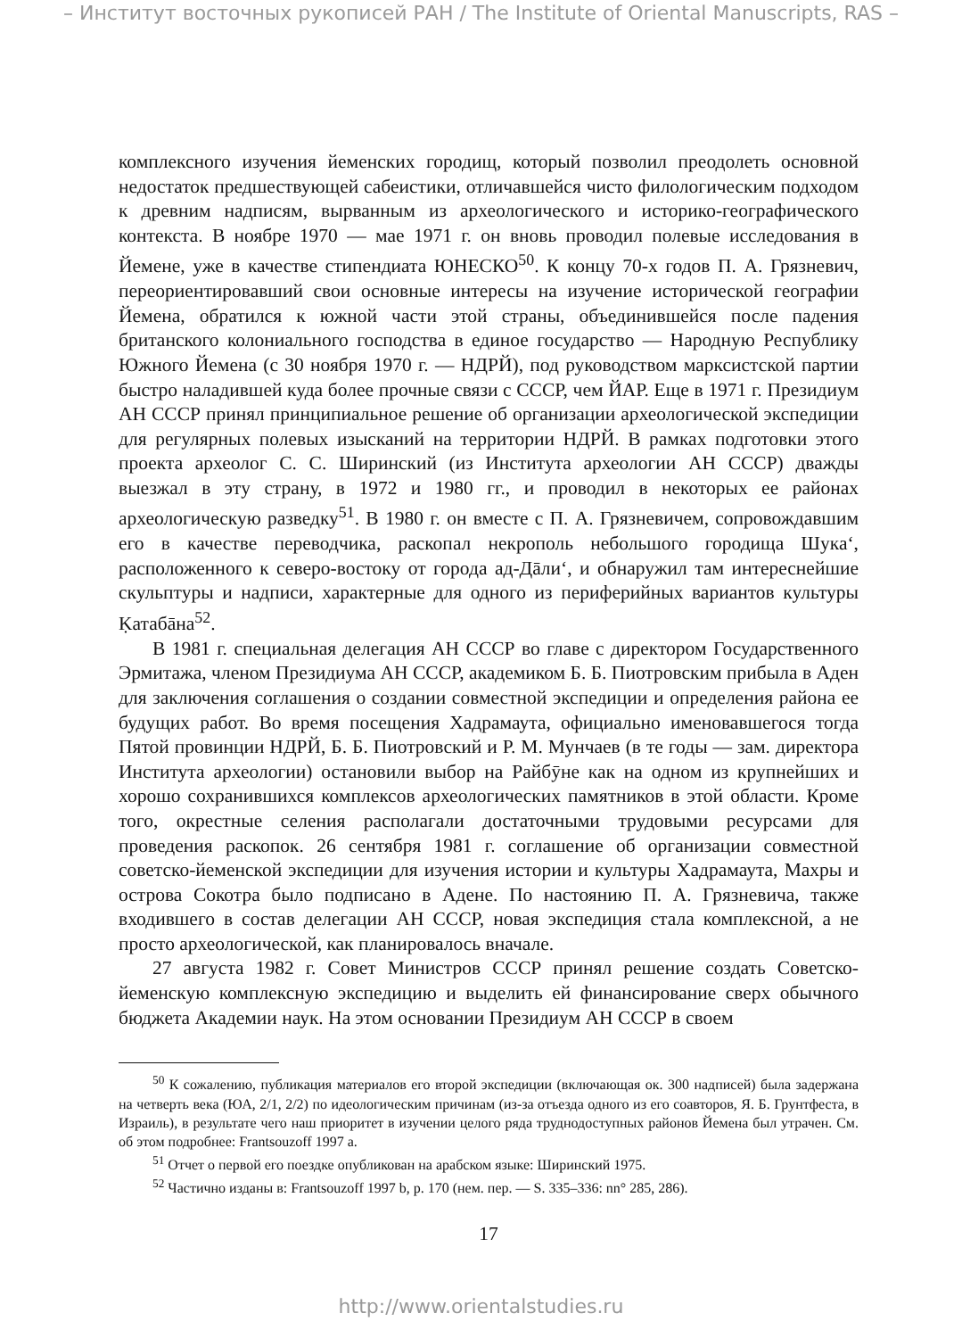– Институт восточных рукописей РАН / The Institute of Oriental Manuscripts, RAS –
комплексного изучения йеменских городищ, который позволил преодолеть основной недостаток предшествующей сабеистики, отличавшейся чисто филологическим подходом к древним надписям, вырванным из археологического и историко-географического контекста. В ноябре 1970 — мае 1971 г. он вновь проводил полевые исследования в Йемене, уже в качестве стипендиата ЮНЕСКО<sup>50</sup>. К концу 70-х годов П. А. Грязневич, переориентировавший свои основные интересы на изучение исторической географии Йемена, обратился к южной части этой страны, объединившейся после падения британского колониального господства в единое государство — Народную Республику Южного Йемена (с 30 ноября 1970 г. — НДРЙ), под руководством марксистской партии быстро наладившей куда более прочные связи с СССР, чем ЙАР. Еще в 1971 г. Президиум АН СССР принял принципиальное решение об организации археологической экспедиции для регулярных полевых изысканий на территории НДРЙ. В рамках подготовки этого проекта археолог С. С. Ширинский (из Института археологии АН СССР) дважды выезжал в эту страну, в 1972 и 1980 гг., и проводил в некоторых ее районах археологическую разведку<sup>51</sup>. В 1980 г. он вместе с П. А. Грязневичем, сопровождавшим его в качестве переводчика, раскопал некрополь небольшого городища Шука‘, расположенного к северо-востоку от города ад-Дāли‘, и обнаружил там интереснейшие скульптуры и надписи, характерные для одного из периферийных вариантов культуры Ḳатабāна<sup>52</sup>.
В 1981 г. специальная делегация АН СССР во главе с директором Государственного Эрмитажа, членом Президиума АН СССР, академиком Б. Б. Пиотровским прибыла в Аден для заключения соглашения о создании совместной экспедиции и определения района ее будущих работ. Во время посещения Хадрамаута, официально именовавшегося тогда Пятой провинции НДРЙ, Б. Б. Пиотровский и Р. М. Мунчаев (в те годы — зам. директора Института археологии) остановили выбор на Райбӯне как на одном из крупнейших и хорошо сохранившихся комплексов археологических памятников в этой области. Кроме того, окрестные селения располагали достаточными трудовыми ресурсами для проведения раскопок. 26 сентября 1981 г. соглашение об организации совместной советско-йеменской экспедиции для изучения истории и культуры Хадрамаута, Махры и острова Сокотра было подписано в Адене. По настоянию П. А. Грязневича, также входившего в состав делегации АН СССР, новая экспедиция стала комплексной, а не просто археологической, как планировалось вначале.
27 августа 1982 г. Совет Министров СССР принял решение создать Советско-йеменскую комплексную экспедицию и выделить ей финансирование сверх обычного бюджета Академии наук. На этом основании Президиум АН СССР в своем
<sup>50</sup> К сожалению, публикация материалов его второй экспедиции (включающая ок. 300 надписей) была задержана на четверть века (ЮА, 2/1, 2/2) по идеологическим причинам (из-за отъезда одного из его соавторов, Я. Б. Грунтфеста, в Израиль), в результате чего наш приоритет в изучении целого ряда труднодоступных районов Йемена был утрачен. См. об этом подробнее: Frantsouzoff 1997 a.
<sup>51</sup> Отчет о первой его поездке опубликован на арабском языке: Ширинский 1975.
<sup>52</sup> Частично изданы в: Frantsouzoff 1997 b, p. 170 (нем. пер. — S. 335–336: nn° 285, 286).
17
http://www.orientalstudies.ru